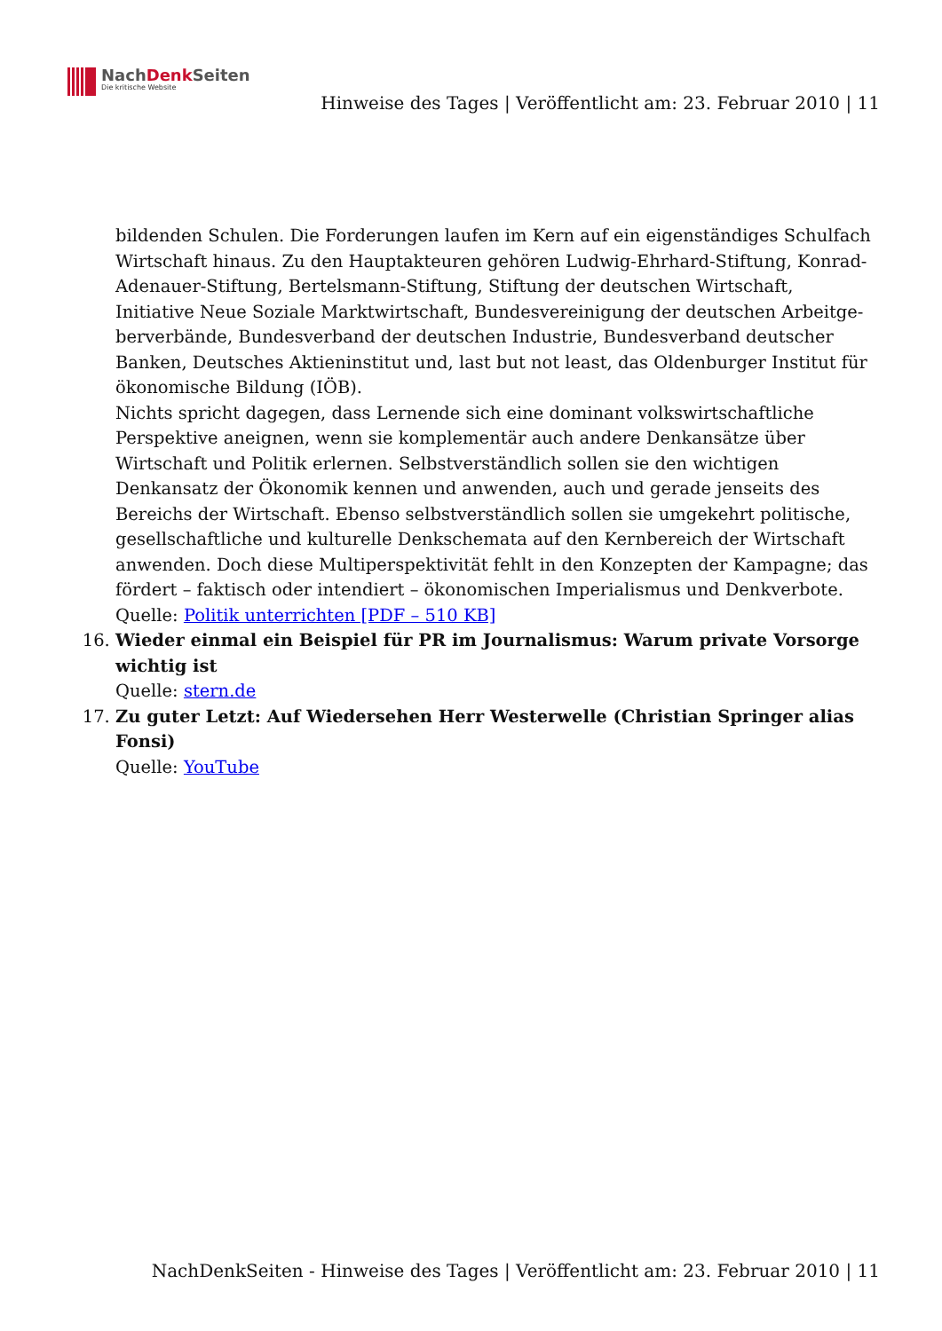NachDenk Seiten
Die kritische Website
Hinweise des Tages | Veröffentlicht am: 23. Februar 2010 | 11
bildenden Schulen. Die Forderungen laufen im Kern auf ein eigenständiges Schulfach Wirtschaft hinaus. Zu den Hauptakteuren gehören Ludwig-Ehrhard-Stiftung, Konrad-Adenauer-Stiftung, Bertelsmann-Stiftung, Stiftung der deutschen Wirtschaft, Initiative Neue Soziale Marktwirtschaft, Bundesvereinigung der deutschen Arbeitge-berverbände, Bundesverband der deutschen Industrie, Bundesverband deutscher Banken, Deutsches Aktieninstitut und, last but not least, das Oldenburger Institut für ökonomische Bildung (IÖB).
Nichts spricht dagegen, dass Lernende sich eine dominant volkswirtschaftliche Perspektive aneignen, wenn sie komplementär auch andere Denkansätze über Wirtschaft und Politik erlernen. Selbstverständlich sollen sie den wichtigen Denkansatz der Ökonomik kennen und anwenden, auch und gerade jenseits des Bereichs der Wirtschaft. Ebenso selbstverständlich sollen sie umgekehrt politische, gesellschaftliche und kulturelle Denkschemata auf den Kernbereich der Wirtschaft anwenden. Doch diese Multiperspektivität fehlt in den Konzepten der Kampagne; das fördert – faktisch oder intendiert – ökonomischen Imperialismus und Denkverbote.
Quelle: Politik unterrichten [PDF – 510 KB]
16. Wieder einmal ein Beispiel für PR im Journalismus: Warum private Vorsorge wichtig ist
Quelle: stern.de
17. Zu guter Letzt: Auf Wiedersehen Herr Westerwelle (Christian Springer alias Fonsi)
Quelle: YouTube
NachDenkSeiten - Hinweise des Tages | Veröffentlicht am: 23. Februar 2010 | 11